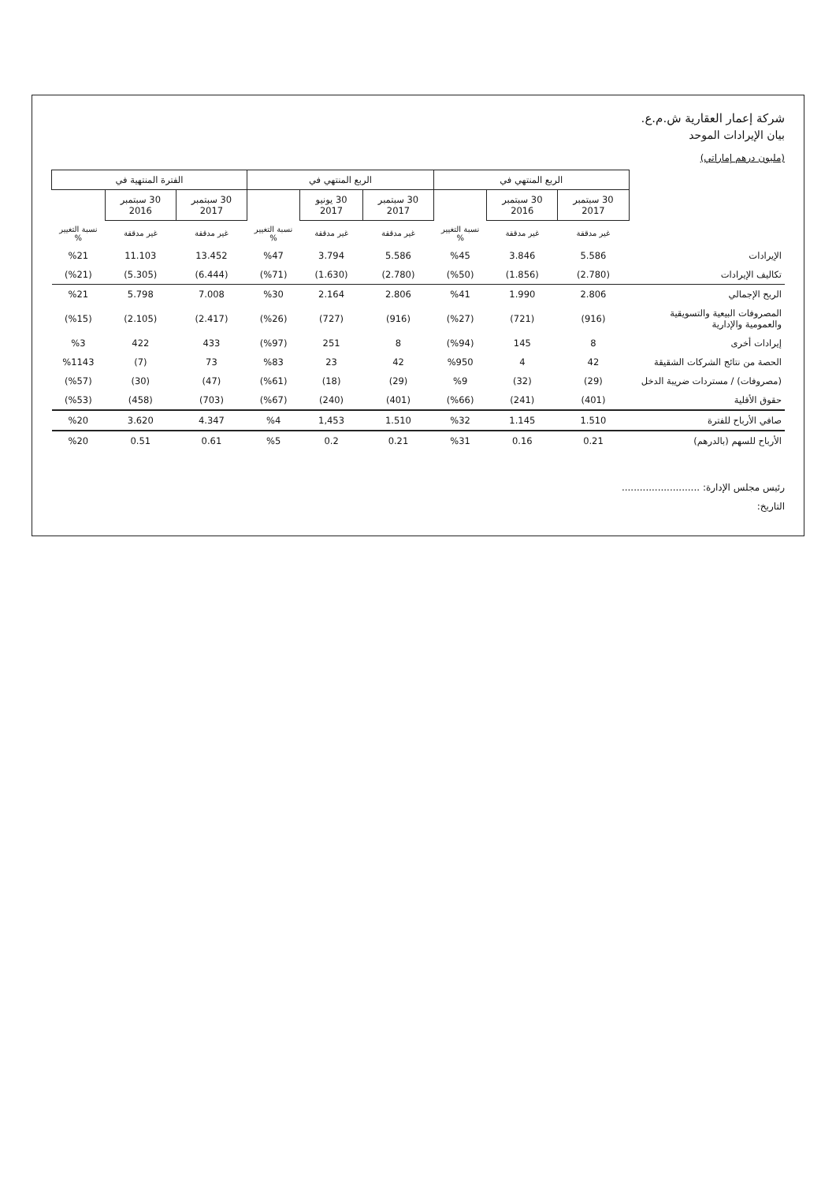شركة إعمار العقارية ش.م.ع.
بيان الإيرادات الموحد
(مليون درهم إماراتي)
| | الربع المنتهي في | | | الربع المنتهي في | | | الفترة المنتهية في | | |
| --- | --- | --- | --- | --- | --- | --- | --- | --- | --- |
| | 30 سبتمبر 2017 | 30 سبتمبر 2016 | | 30 سبتمبر 2017 | 30 يونيو 2017 | | 30 سبتمبر 2017 | 30 سبتمبر 2016 | |
| | غير مدققة | غير مدققة | نسبة التغيير % | غير مدققة | غير مدققة | نسبة التغيير % | غير مدققة | غير مدققة | نسبة التغيير % |
| الإيرادات | 5.586 | 3.846 | %45 | 5.586 | 3.794 | %47 | 13.452 | 11.103 | %21 |
| تكاليف الإيرادات | (2.780) | (1.856) | (%50) | (2.780) | (1.630) | (%71) | (6.444) | (5.305) | (%21) |
| الربح الإجمالي | 2.806 | 1.990 | %41 | 2.806 | 2.164 | %30 | 7.008 | 5.798 | %21 |
| المصروفات البيعية والتسويقية والعمومية والإدارية | (916) | (721) | (%27) | (916) | (727) | (%26) | (2.417) | (2.105) | (%15) |
| إيرادات أخرى | 8 | 145 | (%94) | 8 | 251 | (%97) | 433 | 422 | %3 |
| الحصة من نتائج الشركات الشقيقة | 42 | 4 | %950 | 42 | 23 | %83 | 73 | (7) | %1143 |
| (مصروفات) / مستردات ضريبة الدخل | (29) | (32) | %9 | (29) | (18) | (%61) | (47) | (30) | (%57) |
| حقوق الأقلية | (401) | (241) | (%66) | (401) | (240) | (%67) | (703) | (458) | (%53) |
| صافي الأرباح للفترة | 1.510 | 1.145 | %32 | 1.510 | 1,453 | %4 | 4.347 | 3.620 | %20 |
| الأرباح للسهم (بالدرهم) | 0.21 | 0.16 | %31 | 0.21 | 0.2 | %5 | 0.61 | 0.51 | %20 |
رئيس مجلس الإدارة: ..........................
التاريخ: